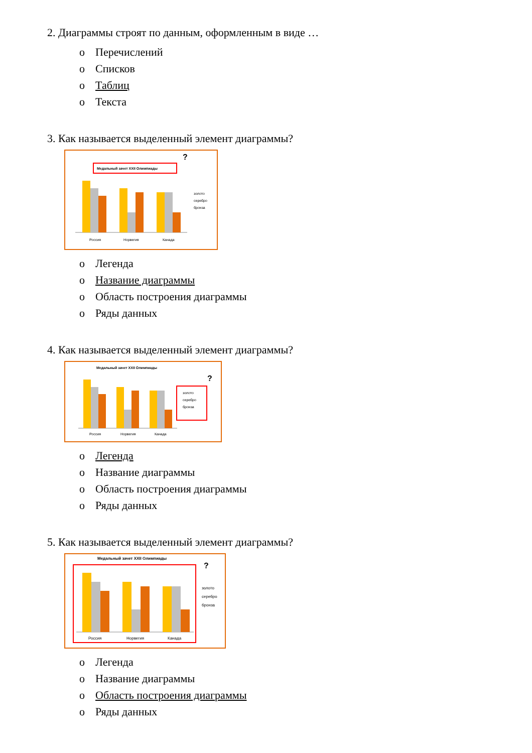2. Диаграммы строят по данным, оформленным в виде …
o Перечислений
o Списков
o Таблиц
o Текста
3. Как называется выделенный элемент диаграммы?
Медальный зачет XXII Олимпиады
?
Россия
Норвегия
Канада
золото
серебро
бронза
o Легенда
o Название диаграммы
o Область построения диаграммы
o Ряды данных
4. Как называется выделенный элемент диаграммы?
Медальный зачет XXII Олимпиады
?
Россия
Норвегия
Канада
золото
серебро
бронза
o Легенда
o Название диаграммы
o Область построения диаграммы
o Ряды данных
5. Как называется выделенный элемент диаграммы?
Медальный зачет XXII Олимпиады
?
Россия
Норвегия
Канада
золото
серебро
бронза
o Легенда
o Название диаграммы
o Область построения диаграммы
o Ряды данных